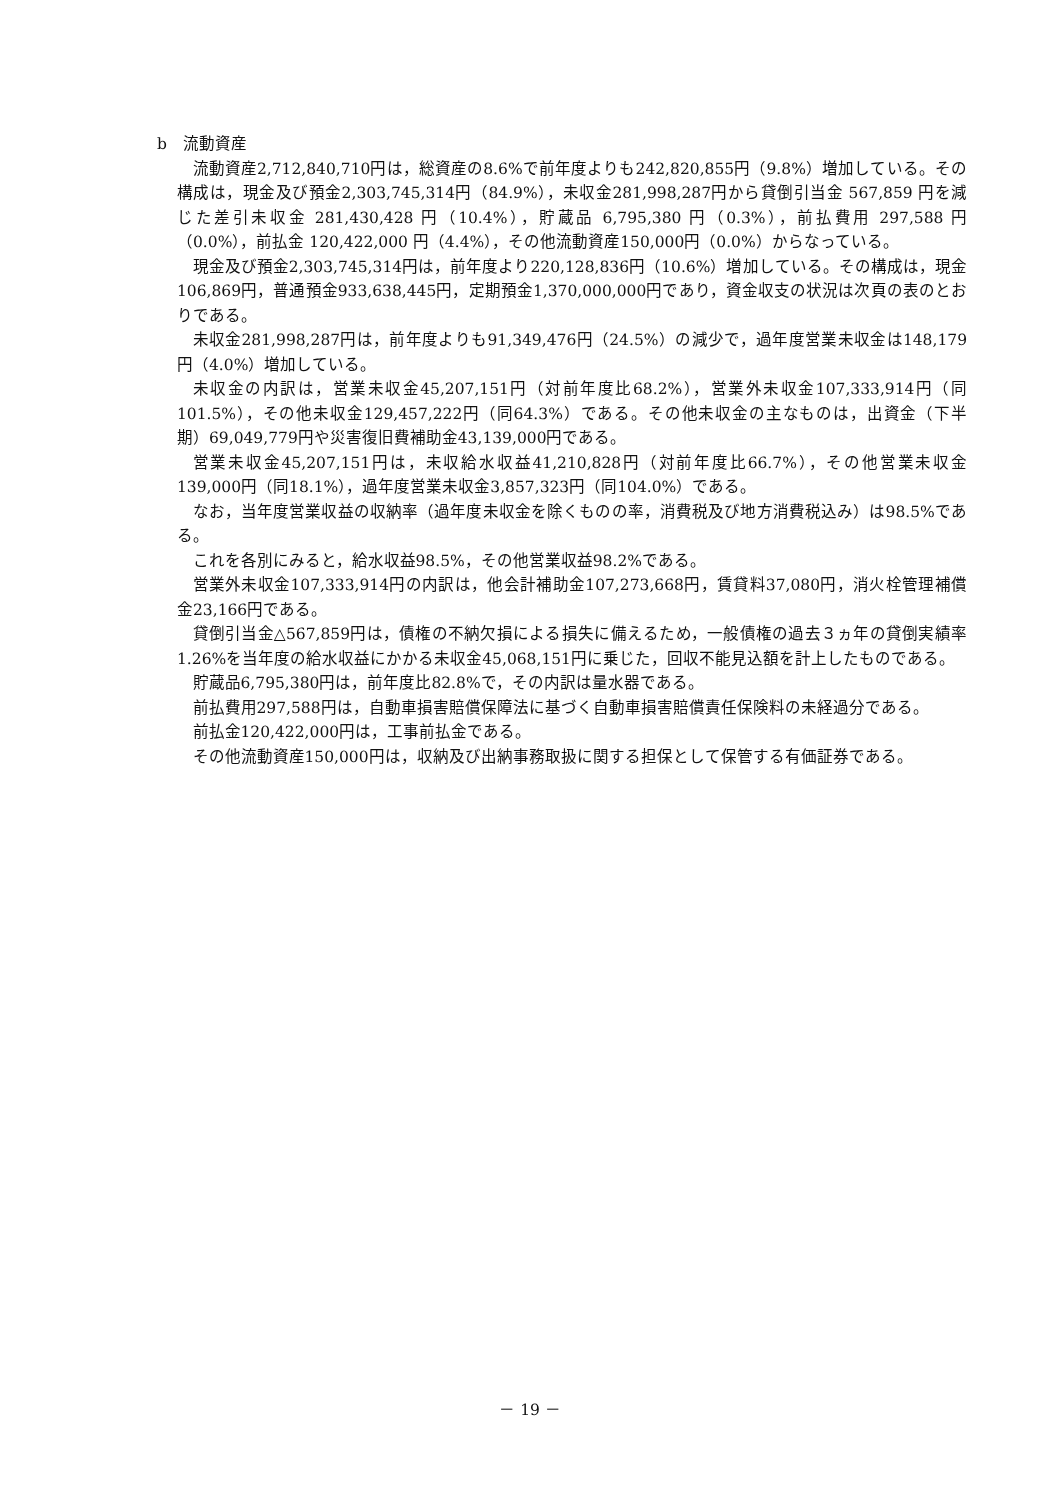b　流動資産
流動資産2,712,840,710円は，総資産の8.6%で前年度よりも242,820,855円（9.8%）増加している。その構成は，現金及び預金2,303,745,314円（84.9%），未収金281,998,287円から貸倒引当金 567,859 円を減じた差引未収金 281,430,428 円（10.4%），貯蔵品 6,795,380 円（0.3%），前払費用 297,588 円（0.0%），前払金 120,422,000 円（4.4%），その他流動資産150,000円（0.0%）からなっている。
現金及び預金2,303,745,314円は，前年度より220,128,836円（10.6%）増加している。その構成は，現金106,869円，普通預金933,638,445円，定期預金1,370,000,000円であり，資金収支の状況は次頁の表のとおりである。
未収金281,998,287円は，前年度よりも91,349,476円（24.5%）の減少で，過年度営業未収金は148,179円（4.0%）増加している。
未収金の内訳は，営業未収金45,207,151円（対前年度比68.2%），営業外未収金107,333,914円（同101.5%），その他未収金129,457,222円（同64.3%）である。その他未収金の主なものは，出資金（下半期）69,049,779円や災害復旧費補助金43,139,000円である。
営業未収金45,207,151円は，未収給水収益41,210,828円（対前年度比66.7%），その他営業未収金139,000円（同18.1%），過年度営業未収金3,857,323円（同104.0%）である。
なお，当年度営業収益の収納率（過年度未収金を除くものの率，消費税及び地方消費税込み）は98.5%である。
これを各別にみると，給水収益98.5%，その他営業収益98.2%である。
営業外未収金107,333,914円の内訳は，他会計補助金107,273,668円，賃貸料37,080円，消火栓管理補償金23,166円である。
貸倒引当金△567,859円は，債権の不納欠損による損失に備えるため，一般債権の過去３ヵ年の貸倒実績率1.26%を当年度の給水収益にかかる未収金45,068,151円に乗じた，回収不能見込額を計上したものである。
貯蔵品6,795,380円は，前年度比82.8%で，その内訳は量水器である。
前払費用297,588円は，自動車損害賠償保障法に基づく自動車損害賠償責任保険料の未経過分である。
前払金120,422,000円は，工事前払金である。
その他流動資産150,000円は，収納及び出納事務取扱に関する担保として保管する有価証券である。
－ 19 －